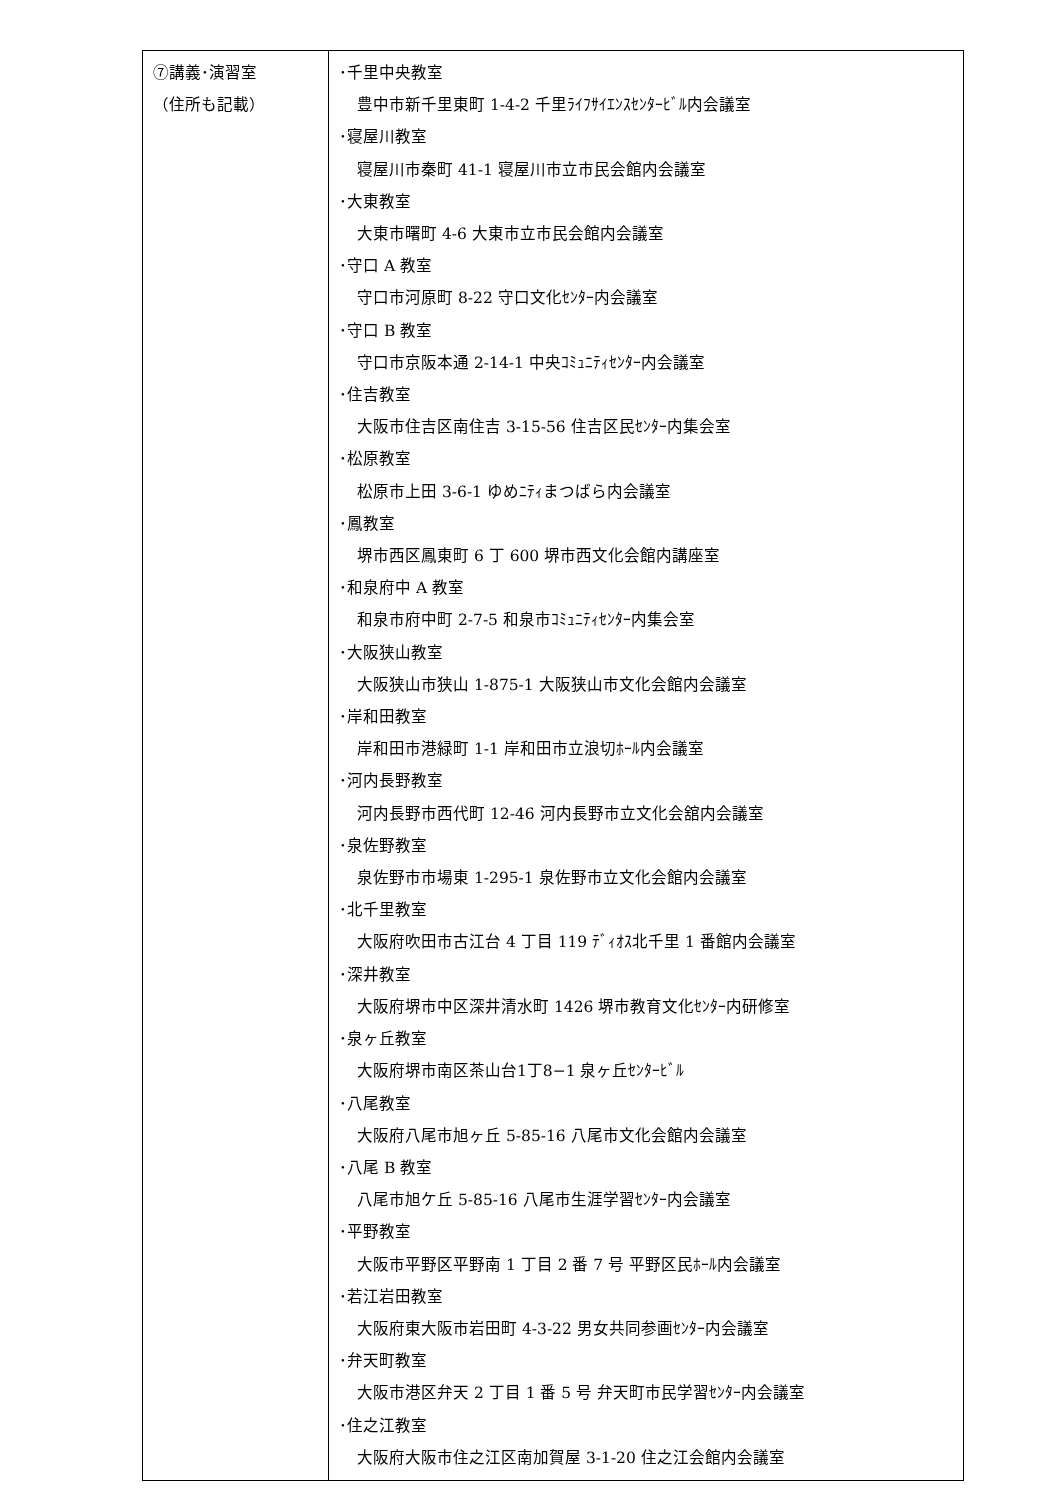| ⑦講義･演習室 （住所も記載） | ･千里中央教室 豊中市新千里東町 1-4-2 千里ﾗｲﾌｻｲｴﾝｽｾﾝﾀｰﾋﾞﾙ内会議室 ･寝屋川教室 寝屋川市秦町 41-1 寝屋川市立市民会館内会議室 ･大東教室 大東市曙町 4-6 大東市立市民会館内会議室 ･守口 A 教室 守口市河原町 8-22 守口文化ｾﾝﾀｰ内会議室 ･守口 B 教室 守口市京阪本通 2-14-1 中央ｺﾐｭﾆﾃｨｾﾝﾀｰ内会議室 ･住吉教室 大阪市住吉区南住吉 3-15-56 住吉区民ｾﾝﾀｰ内集会室 ･松原教室 松原市上田 3-6-1 ゆめﾆﾃｨまつばら内会議室 ･鳳教室 堺市西区鳳東町 6 丁 600 堺市西文化会館内講座室 ･和泉府中 A 教室 和泉市府中町 2-7-5 和泉市ｺﾐｭﾆﾃｨｾﾝﾀｰ内集会室 ･大阪狭山教室 大阪狭山市狭山 1-875-1 大阪狭山市文化会館内会議室 ･岸和田教室 岸和田市港緑町 1-1 岸和田市立浪切ﾎｰﾙ内会議室 ･河内長野教室 河内長野市西代町 12-46 河内長野市立文化会舘内会議室 ･泉佐野教室 泉佐野市市場東 1-295-1 泉佐野市立文化会館内会議室 ･北千里教室 大阪府吹田市古江台 4 丁目 119 ﾃﾞｨｵｽ北千里 1 番館内会議室 ･深井教室 大阪府堺市中区深井清水町 1426 堺市教育文化ｾﾝﾀｰ内研修室 ･泉ヶ丘教室 大阪府堺市南区茶山台1丁8−1 泉ヶ丘ｾﾝﾀｰﾋﾞﾙ ･八尾教室 大阪府八尾市旭ヶ丘 5-85-16 八尾市文化会館内会議室 ･八尾 B 教室 八尾市旭ケ丘 5-85-16 八尾市生涯学習ｾﾝﾀｰ内会議室 ･平野教室 大阪市平野区平野南 1 丁目 2 番 7 号 平野区民ﾎｰﾙ内会議室 ･若江岩田教室 大阪府東大阪市岩田町 4-3-22 男女共同参画ｾﾝﾀｰ内会議室 ･弁天町教室 大阪市港区弁天 2 丁目 1 番 5 号 弁天町市民学習ｾﾝﾀｰ内会議室 ･住之江教室 大阪府大阪市住之江区南加賀屋 3-1-20 住之江会館内会議室 |